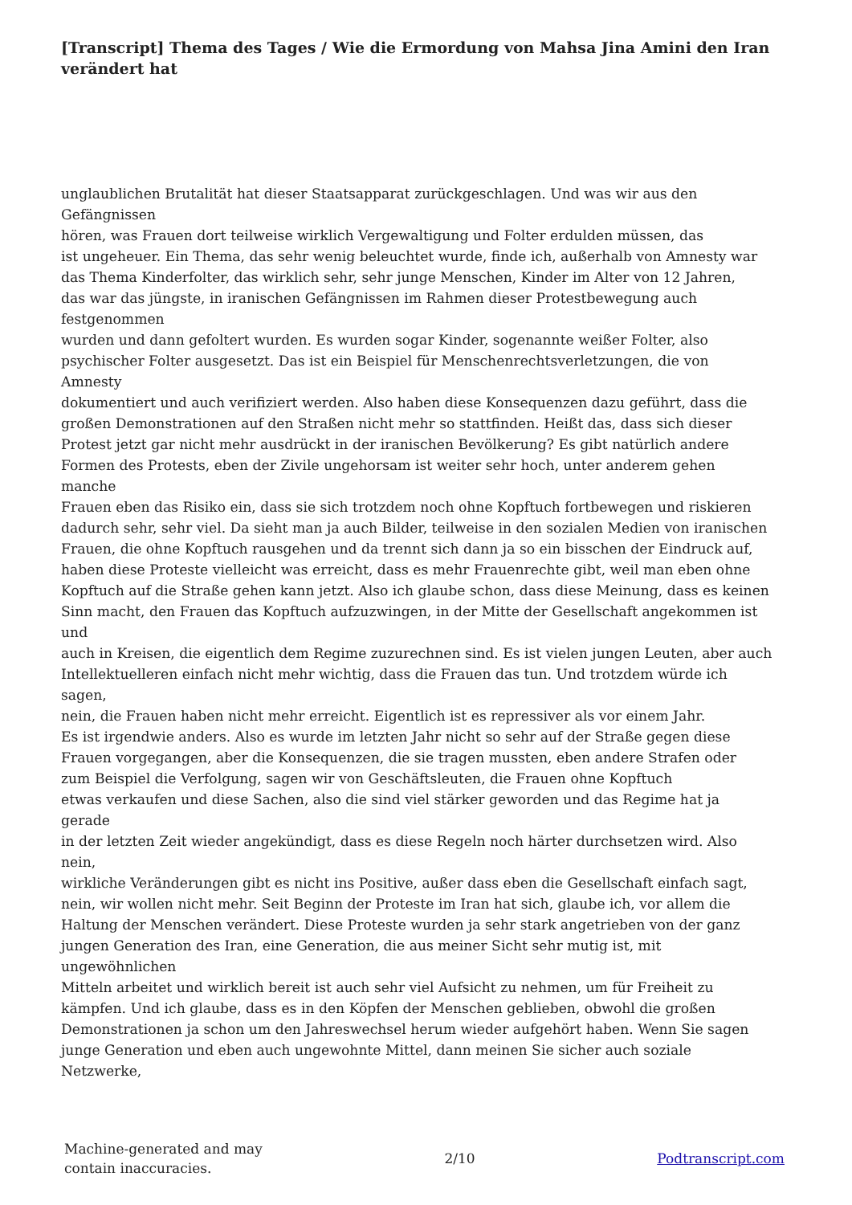[Transcript] Thema des Tages / Wie die Ermordung von Mahsa Jina Amini den Iran verändert hat
unglaublichen Brutalität hat dieser Staatsapparat zurückgeschlagen. Und was wir aus den
Gefängnissen
hören, was Frauen dort teilweise wirklich Vergewaltigung und Folter erdulden müssen, das
ist ungeheuer. Ein Thema, das sehr wenig beleuchtet wurde, finde ich, außerhalb von Amnesty war
das Thema Kinderfolter, das wirklich sehr, sehr junge Menschen, Kinder im Alter von 12 Jahren,
das war das jüngste, in iranischen Gefängnissen im Rahmen dieser Protestbewegung auch
festgenommen
wurden und dann gefoltert wurden. Es wurden sogar Kinder, sogenannte weißer Folter, also
psychischer Folter ausgesetzt. Das ist ein Beispiel für Menschenrechtsverletzungen, die von
Amnesty
dokumentiert und auch verifiziert werden. Also haben diese Konsequenzen dazu geführt, dass die
großen Demonstrationen auf den Straßen nicht mehr so stattfinden. Heißt das, dass sich dieser
Protest jetzt gar nicht mehr ausdrückt in der iranischen Bevölkerung? Es gibt natürlich andere
Formen des Protests, eben der Zivile ungehorsam ist weiter sehr hoch, unter anderem gehen
manche
Frauen eben das Risiko ein, dass sie sich trotzdem noch ohne Kopftuch fortbewegen und riskieren
dadurch sehr, sehr viel. Da sieht man ja auch Bilder, teilweise in den sozialen Medien von iranischen
Frauen, die ohne Kopftuch rausgehen und da trennt sich dann ja so ein bisschen der Eindruck auf,
haben diese Proteste vielleicht was erreicht, dass es mehr Frauenrechte gibt, weil man eben ohne
Kopftuch auf die Straße gehen kann jetzt. Also ich glaube schon, dass diese Meinung, dass es keinen
Sinn macht, den Frauen das Kopftuch aufzuzwingen, in der Mitte der Gesellschaft angekommen ist
und
auch in Kreisen, die eigentlich dem Regime zuzurechnen sind. Es ist vielen jungen Leuten, aber auch
Intellektuelleren einfach nicht mehr wichtig, dass die Frauen das tun. Und trotzdem würde ich
sagen,
nein, die Frauen haben nicht mehr erreicht. Eigentlich ist es repressiver als vor einem Jahr.
Es ist irgendwie anders. Also es wurde im letzten Jahr nicht so sehr auf der Straße gegen diese
Frauen vorgegangen, aber die Konsequenzen, die sie tragen mussten, eben andere Strafen oder
zum Beispiel die Verfolgung, sagen wir von Geschäftsleuten, die Frauen ohne Kopftuch
etwas verkaufen und diese Sachen, also die sind viel stärker geworden und das Regime hat ja
gerade
in der letzten Zeit wieder angekündigt, dass es diese Regeln noch härter durchsetzen wird. Also
nein,
wirkliche Veränderungen gibt es nicht ins Positive, außer dass eben die Gesellschaft einfach sagt,
nein, wir wollen nicht mehr. Seit Beginn der Proteste im Iran hat sich, glaube ich, vor allem die
Haltung der Menschen verändert. Diese Proteste wurden ja sehr stark angetrieben von der ganz
jungen Generation des Iran, eine Generation, die aus meiner Sicht sehr mutig ist, mit
ungewöhnlichen
Mitteln arbeitet und wirklich bereit ist auch sehr viel Aufsicht zu nehmen, um für Freiheit zu
kämpfen. Und ich glaube, dass es in den Köpfen der Menschen geblieben, obwohl die großen
Demonstrationen ja schon um den Jahreswechsel herum wieder aufgehört haben. Wenn Sie sagen
junge Generation und eben auch ungewohnte Mittel, dann meinen Sie sicher auch soziale
Netzwerke,
Machine-generated and may
contain inaccuracies.
2/10 Podtranscript.com